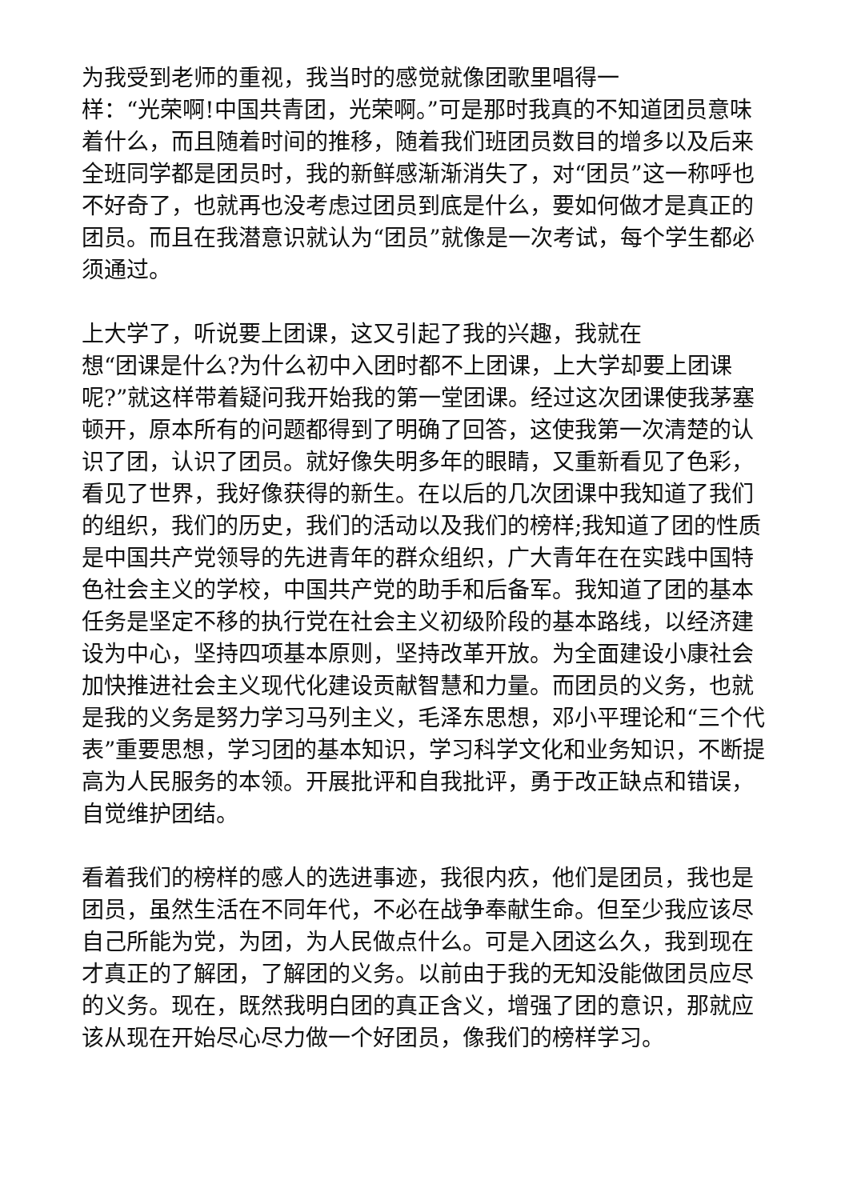为我受到老师的重视，我当时的感觉就像团歌里唱得一
样：“光荣啊!中国共青团，光荣啊。”可是那时我真的不知道团员意味着什么，而且随着时间的推移，随着我们班团员数目的增多以及后来全班同学都是团员时，我的新鲜感渐渐消失了，对“团员”这一称呼也不好奇了，也就再也没考虑过团员到底是什么，要如何做才是真正的团员。而且在我潜意识就认为“团员”就像是一次考试，每个学生都必须通过。
上大学了，听说要上团课，这又引起了我的兴趣，我就在
想“团课是什么?为什么初中入团时都不上团课，上大学却要上团课呢?”就这样带着疑问我开始我的第一堂团课。经过这次团课使我茅塞顿开，原本所有的问题都得到了明确了回答，这使我第一次清楚的认识了团，认识了团员。就好像失明多年的眼睛，又重新看见了色彩，看见了世界，我好像获得的新生。在以后的几次团课中我知道了我们的组织，我们的历史，我们的活动以及我们的榜样;我知道了团的性质是中国共产党领导的先进青年的群众组织，广大青年在在实践中国特色社会主义的学校，中国共产党的助手和后备军。我知道了团的基本任务是坚定不移的执行党在社会主义初级阶段的基本路线，以经济建设为中心，坚持四项基本原则，坚持改革开放。为全面建设小康社会加快推进社会主义现代化建设贡献智慧和力量。而团员的义务，也就是我的义务是努力学习马列主义，毛泽东思想，邓小平理论和“三个代表”重要思想，学习团的基本知识，学习科学文化和业务知识，不断提高为人民服务的本领。开展批评和自我批评，勇于改正缺点和错误，自觉维护团结。
看着我们的榜样的感人的选进事迹，我很内疚，他们是团员，我也是团员，虽然生活在不同年代，不必在战争奉献生命。但至少我应该尽自己所能为党，为团，为人民做点什么。可是入团这么久，我到现在才真正的了解团，了解团的义务。以前由于我的无知没能做团员应尽的义务。现在，既然我明白团的真正含义，增强了团的意识，那就应该从现在开始尽心尽力做一个好团员，像我们的榜样学习。